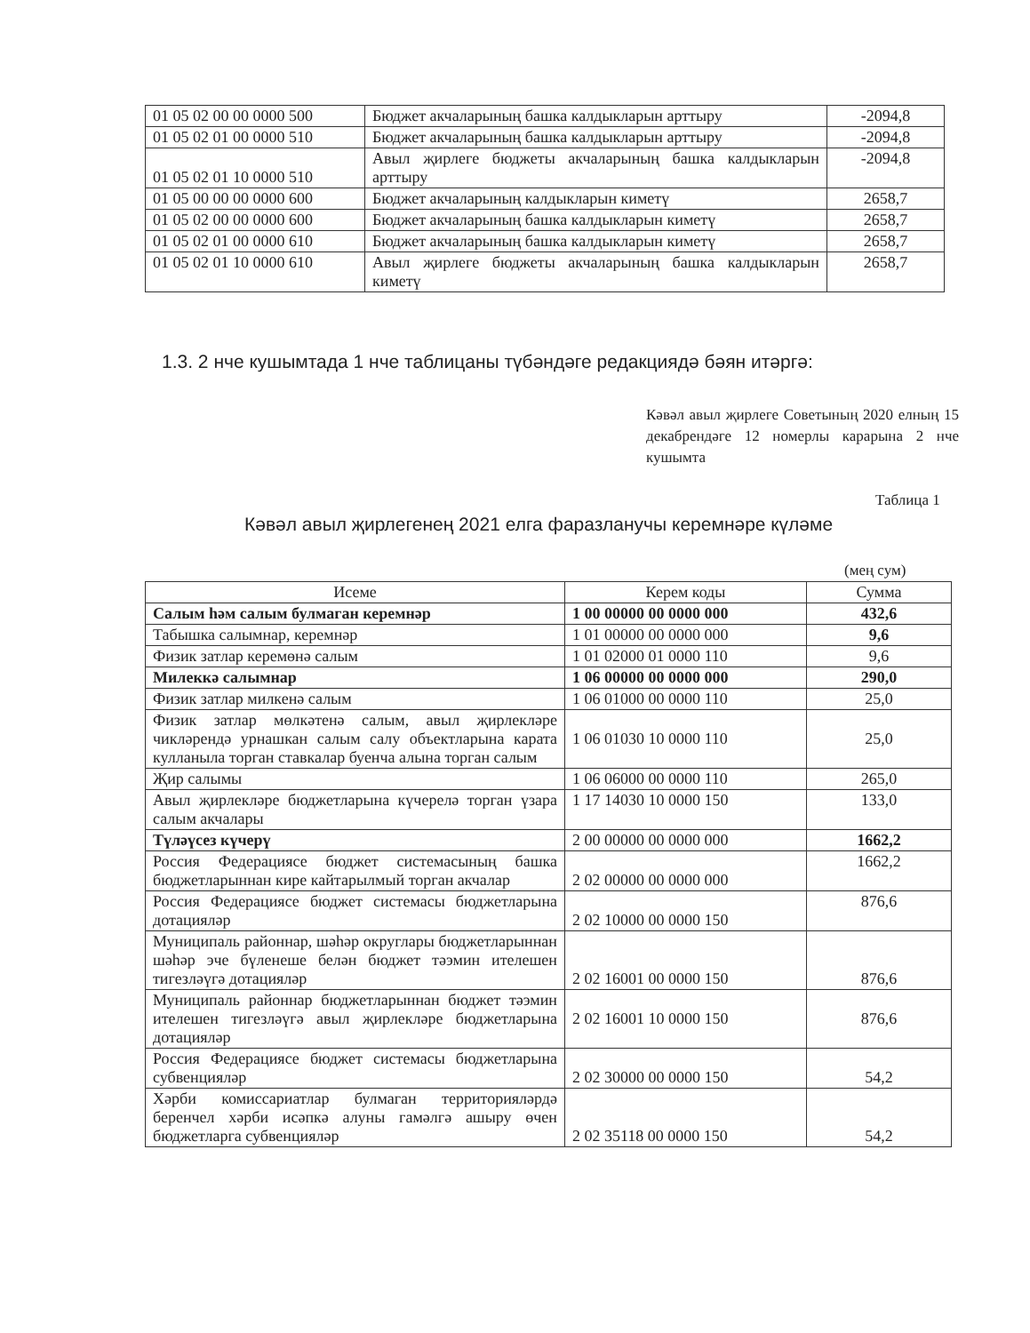| 01 05 02 00 00 0000 500 | Бюджет акчаларының башка калдыкларын арттыру | -2094,8 |
| 01 05 02 01 00 0000 510 | Бюджет акчаларының башка калдыкларын арттыру | -2094,8 |
| 01 05 02 01 10 0000 510 | Авыл җирлеге бюджеты акчаларының башка калдыкларын арттыру | -2094,8 |
| 01 05 00 00 00 0000 600 | Бюджет акчаларының калдыкларын киметү | 2658,7 |
| 01 05 02 00 00 0000 600 | Бюджет акчаларының башка калдыкларын киметү | 2658,7 |
| 01 05 02 01 00 0000 610 | Бюджет акчаларының башка калдыкларын киметү | 2658,7 |
| 01 05 02 01 10 0000 610 | Авыл җирлеге бюджеты акчаларының башка калдыкларын киметү | 2658,7 |
1.3. 2 нче кушымтада 1 нче таблицаны түбәндәге редакциядә бәян итәргә:
Кәвәл авыл җирлеге Советының 2020 елның 15 декабрендәге 12 номерлы карарына 2 нче кушымта
Таблица 1
Кәвәл авыл җирлегенең 2021 елга фаразланучы керемнәре күләме
(мең сум)
| Исеме | Керем коды | Сумма |
| --- | --- | --- |
| Салым һәм салым булмаган керемнәр | 1 00 00000 00 0000 000 | 432,6 |
| Табышка салымнар, керемнәр | 1 01 00000 00 0000 000 | 9,6 |
| Физик затлар керемөнә салым | 1 01 02000 01 0000 110 | 9,6 |
| Милеккә салымнар | 1 06 00000 00 0000 000 | 290,0 |
| Физик затлар милкенә салым | 1 06 01000 00 0000 110 | 25,0 |
| Физик затлар мөлкәтенә салым, авыл җирлекләре чикләрендә урнашкан салым салу объектларына карата кулланыла торган ставкалар буенча алына торган салым | 1 06 01030 10 0000 110 | 25,0 |
| Җир салымы | 1 06 06000 00 0000 110 | 265,0 |
| Авыл җирлекләре бюджетларына күчерелә торган үзара салым акчалары | 1 17 14030 10 0000 150 | 133,0 |
| Түләүсез күчерү | 2 00 00000 00 0000 000 | 1662,2 |
| Россия Федерациясе бюджет системасының башка бюджетларыннан кире кайтарылмый торган акчалар | 2 02 00000 00 0000 000 | 1662,2 |
| Россия Федерациясе бюджет системасы бюджетларына дотацияләр | 2 02 10000 00 0000 150 | 876,6 |
| Муниципаль районнар, шәһәр округлары бюджетларыннан шәһәр эче бүленеше белән бюджет тәэмин ителешен тигезләүгә дотацияләр | 2 02 16001 00 0000 150 | 876,6 |
| Муниципаль районнар бюджетларыннан бюджет тәэмин ителешен тигезләүгә авыл җирлекләре бюджетларына дотацияләр | 2 02 16001 10 0000 150 | 876,6 |
| Россия Федерациясе бюджет системасы бюджетларына субвенцияләр | 2 02 30000 00 0000 150 | 54,2 |
| Хәрби комиссариатлар булмаган территорияләрдә беренчел хәрби исәпкә алуны гамәлгә ашыру өчен бюджетларга субвенцияләр | 2 02 35118 00 0000 150 | 54,2 |